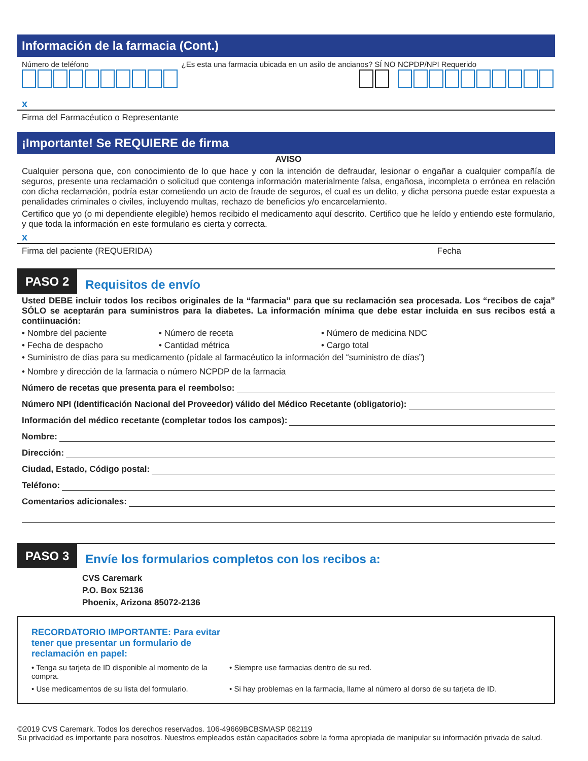Información de la farmacia (Cont.)
Número de teléfono ¿Es esta una farmacia ubicada en un asilo de ancianos? SÍ NO
NCPDP/NPI Requerido
x
Firma del Farmacéutico o Representante
¡Importante! Se REQUIERE de firma
AVISO
Cualquier persona que, con conocimiento de lo que hace y con la intención de defraudar, lesionar o engañar a cualquier compañía de seguros, presente una reclamación o solicitud que contenga información materialmente falsa, engañosa, incompleta o errónea en relación con dicha reclamación, podría estar cometiendo un acto de fraude de seguros, el cual es un delito, y dicha persona puede estar expuesta a penalidades criminales o civiles, incluyendo multas, rechazo de beneficios y/o encarcelamiento.
Certifico que yo (o mi dependiente elegible) hemos recibido el medicamento aquí descrito. Certifico que he leído y entiendo este formulario, y que toda la información en este formulario es cierta y correcta.
x
Firma del paciente (REQUERIDA) Fecha
PASO 2 Requisitos de envío
Usted DEBE incluir todos los recibos originales de la “farmacia” para que su reclamación sea procesada. Los “recibos de caja” SÓLO se aceptarán para suministros para la diabetes. La información mínima que debe estar incluida en sus recibos está a contiinuación:
• Nombre del paciente • Número de receta • Número de medicina NDC
• Fecha de despacho • Cantidad métrica • Cargo total
• Suministro de días para su medicamento (pídale al farmacéutico la información del “suministro de días”)
• Nombre y dirección de la farmacia o número NCPDP de la farmacia
Número de recetas que presenta para el reembolso:
Número NPI (Identificación Nacional del Proveedor) válido del Médico Recetante (obligatorio):
Información del médico recetante (completar todos los campos):
Nombre:
Dirección:
Ciudad, Estado, Código postal:
Teléfono:
Comentarios adicionales:
PASO 3
Envíe los formularios completos con los recibos a:
CVS Caremark
P.O. Box 52136
Phoenix, Arizona 85072-2136
RECORDATORIO IMPORTANTE: Para evitar tener que presentar un formulario de reclamación en papel:
• Tenga su tarjeta de ID disponible al momento de la compra. • Siempre use farmacias dentro de su red.
• Use medicamentos de su lista del formulario. • Si hay problemas en la farmacia, llame al número al dorso de su tarjeta de ID.
©2019 CVS Caremark. Todos los derechos reservados. 106-49669BCBSMASP 082119
Su privacidad es importante para nosotros. Nuestros empleados están capacitados sobre la forma apropiada de manipular su información privada de salud.